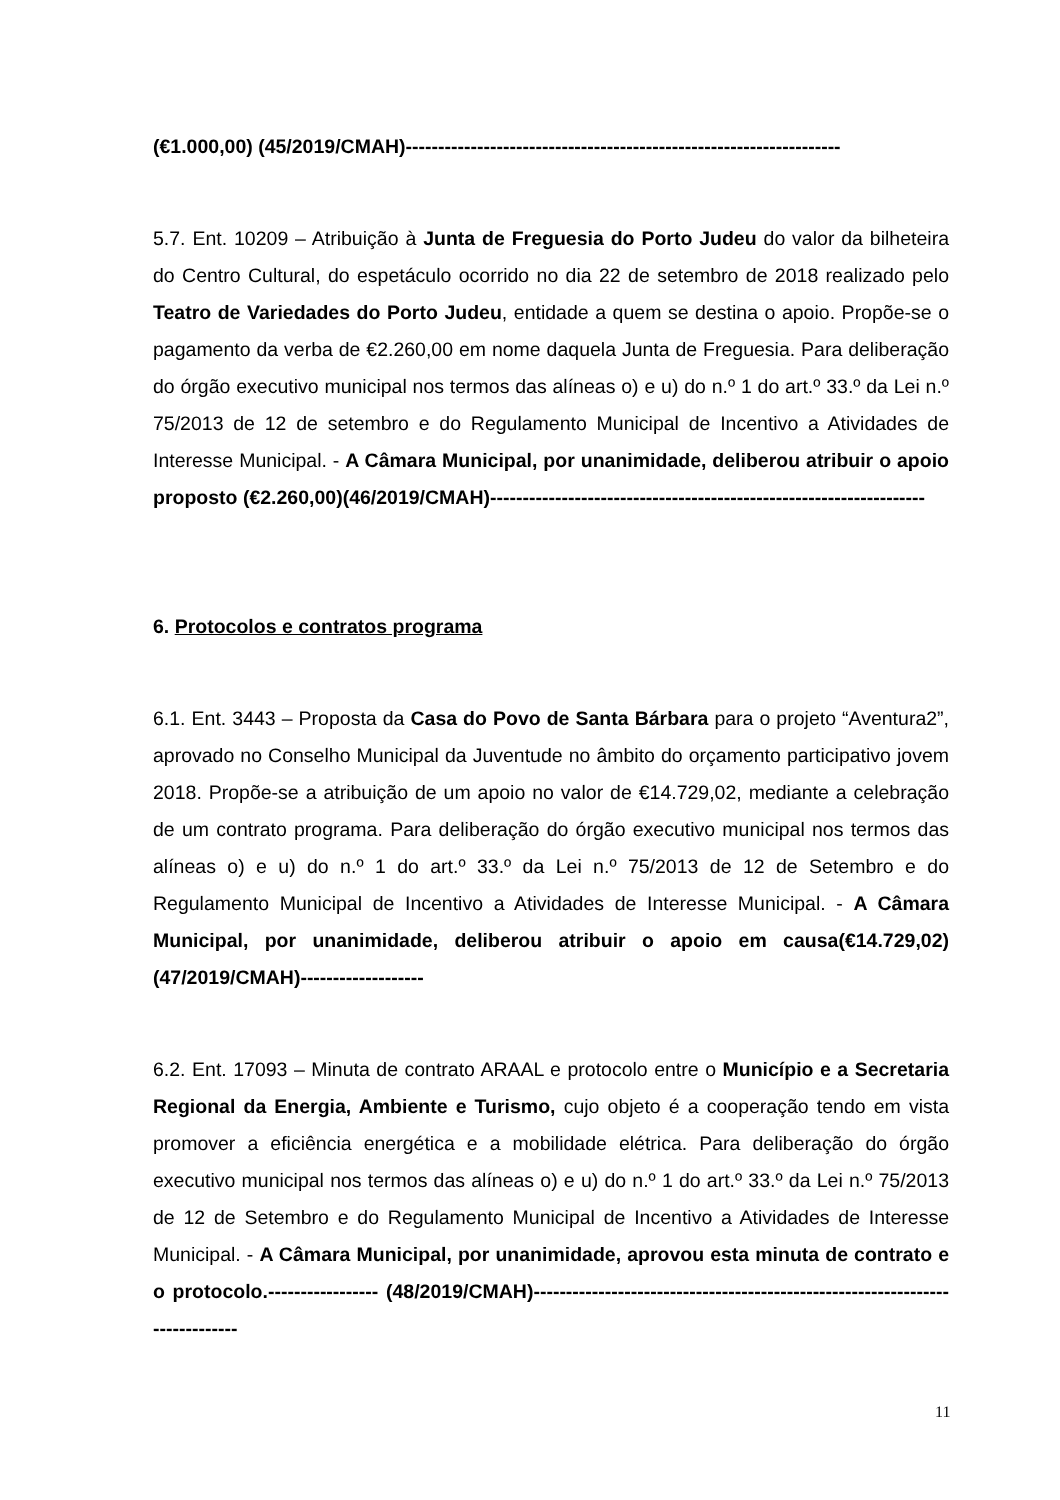(€1.000,00) (45/2019/CMAH)-------------------------------------------------------------------
5.7. Ent. 10209 – Atribuição à Junta de Freguesia do Porto Judeu do valor da bilheteira do Centro Cultural, do espetáculo ocorrido no dia 22 de setembro de 2018 realizado pelo Teatro de Variedades do Porto Judeu, entidade a quem se destina o apoio. Propõe-se o pagamento da verba de €2.260,00 em nome daquela Junta de Freguesia. Para deliberação do órgão executivo municipal nos termos das alíneas o) e u) do n.º 1 do art.º 33.º da Lei n.º 75/2013 de 12 de setembro e do Regulamento Municipal de Incentivo a Atividades de Interesse Municipal. - A Câmara Municipal, por unanimidade, deliberou atribuir o apoio proposto (€2.260,00)(46/2019/CMAH)-------------------------------------------------------------------
6. Protocolos e contratos programa
6.1. Ent. 3443 – Proposta da Casa do Povo de Santa Bárbara para o projeto “Aventura2”, aprovado no Conselho Municipal da Juventude no âmbito do orçamento participativo jovem 2018. Propõe-se a atribuição de um apoio no valor de €14.729,02, mediante a celebração de um contrato programa. Para deliberação do órgão executivo municipal nos termos das alíneas o) e u) do n.º 1 do art.º 33.º da Lei n.º 75/2013 de 12 de Setembro e do Regulamento Municipal de Incentivo a Atividades de Interesse Municipal. - A Câmara Municipal, por unanimidade, deliberou atribuir o apoio em causa(€14.729,02)(47/2019/CMAH)-------------------
6.2. Ent. 17093 – Minuta de contrato ARAAL e protocolo entre o Município e a Secretaria Regional da Energia, Ambiente e Turismo, cujo objeto é a cooperação tendo em vista promover a eficiência energética e a mobilidade elétrica. Para deliberação do órgão executivo municipal nos termos das alíneas o) e u) do n.º 1 do art.º 33.º da Lei n.º 75/2013 de 12 de Setembro e do Regulamento Municipal de Incentivo a Atividades de Interesse Municipal. - A Câmara Municipal, por unanimidade, aprovou esta minuta de contrato e o protocolo.----------------- (48/2019/CMAH)-----------------------------------------------------------------------------
11